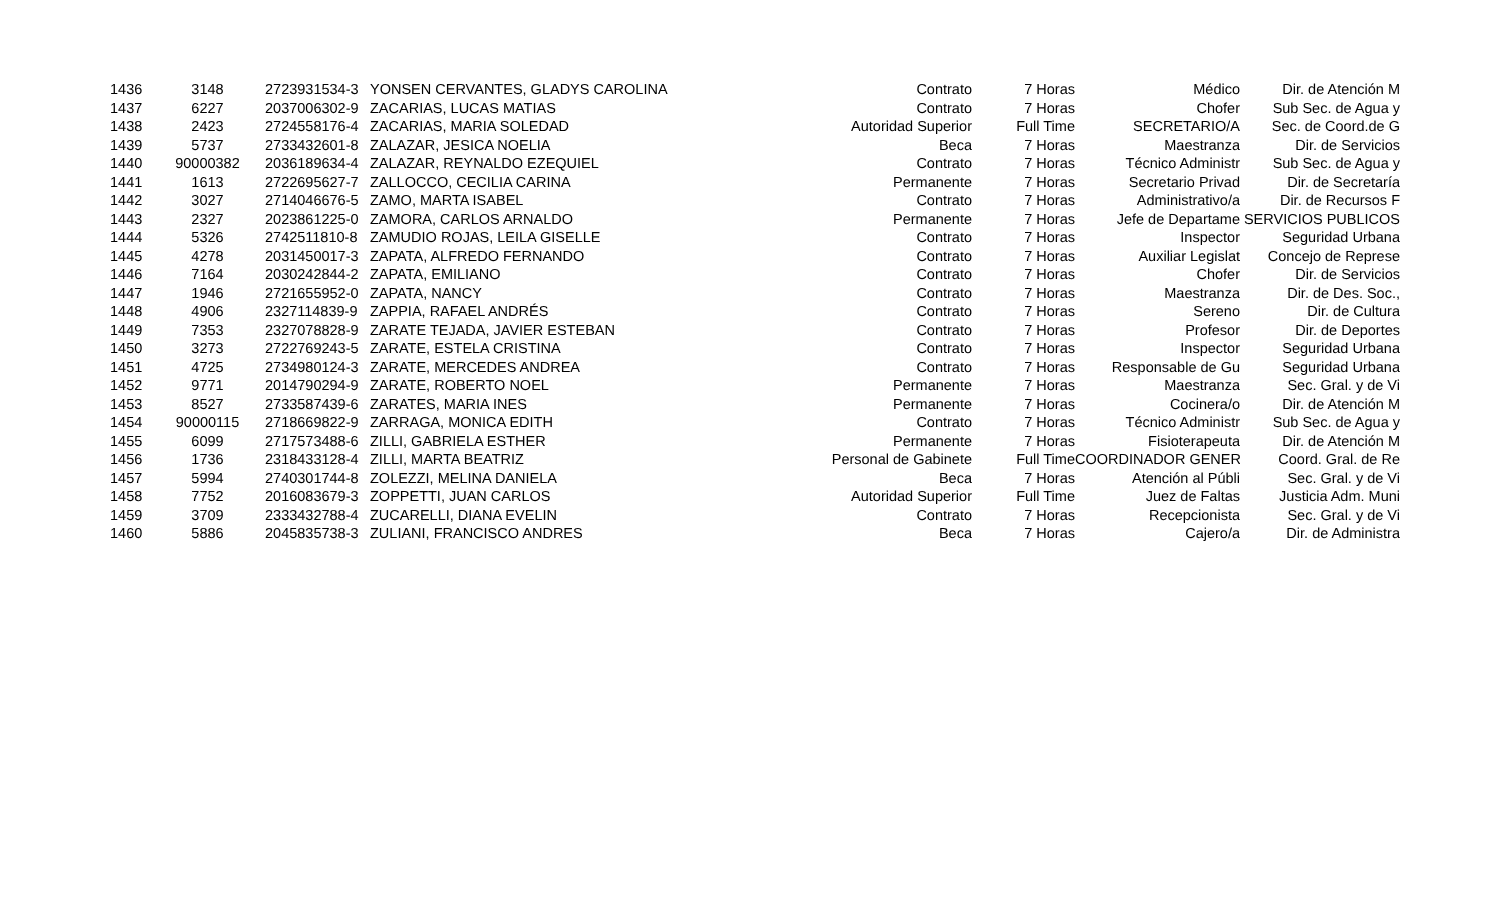| 1436 | 3148 | 2723931534-3 | YONSEN CERVANTES, GLADYS CAROLINA | Contrato | 7 Horas | Médico | Dir. de Atención M |
| 1437 | 6227 | 2037006302-9 | ZACARIAS, LUCAS MATIAS | Contrato | 7 Horas | Chofer | Sub Sec. de Agua y |
| 1438 | 2423 | 2724558176-4 | ZACARIAS, MARIA SOLEDAD | Autoridad Superior | Full Time | SECRETARIO/A | Sec. de Coord.de G |
| 1439 | 5737 | 2733432601-8 | ZALAZAR, JESICA NOELIA | Beca | 7 Horas | Maestranza | Dir. de Servicios |
| 1440 | 90000382 | 2036189634-4 | ZALAZAR, REYNALDO EZEQUIEL | Contrato | 7 Horas | Técnico Administr | Sub Sec. de Agua y |
| 1441 | 1613 | 2722695627-7 | ZALLOCCO, CECILIA CARINA | Permanente | 7 Horas | Secretario Privad | Dir. de Secretaría |
| 1442 | 3027 | 2714046676-5 | ZAMO, MARTA ISABEL | Contrato | 7 Horas | Administrativo/a | Dir. de Recursos F |
| 1443 | 2327 | 2023861225-0 | ZAMORA, CARLOS ARNALDO | Permanente | 7 Horas | Jefe de Departame | SERVICIOS PUBLICOS |
| 1444 | 5326 | 2742511810-8 | ZAMUDIO ROJAS, LEILA GISELLE | Contrato | 7 Horas | Inspector | Seguridad Urbana |
| 1445 | 4278 | 2031450017-3 | ZAPATA, ALFREDO FERNANDO | Contrato | 7 Horas | Auxiliar Legislat | Concejo de Represe |
| 1446 | 7164 | 2030242844-2 | ZAPATA, EMILIANO | Contrato | 7 Horas | Chofer | Dir. de Servicios |
| 1447 | 1946 | 2721655952-0 | ZAPATA, NANCY | Contrato | 7 Horas | Maestranza | Dir. de Des. Soc., |
| 1448 | 4906 | 2327114839-9 | ZAPPIA, RAFAEL ANDRÉS | Contrato | 7 Horas | Sereno | Dir. de Cultura |
| 1449 | 7353 | 2327078828-9 | ZARATE TEJADA, JAVIER ESTEBAN | Contrato | 7 Horas | Profesor | Dir. de Deportes |
| 1450 | 3273 | 2722769243-5 | ZARATE, ESTELA CRISTINA | Contrato | 7 Horas | Inspector | Seguridad Urbana |
| 1451 | 4725 | 2734980124-3 | ZARATE, MERCEDES ANDREA | Contrato | 7 Horas | Responsable de Gu | Seguridad Urbana |
| 1452 | 9771 | 2014790294-9 | ZARATE, ROBERTO NOEL | Permanente | 7 Horas | Maestranza | Sec. Gral. y de Vi |
| 1453 | 8527 | 2733587439-6 | ZARATES, MARIA INES | Permanente | 7 Horas | Cocinera/o | Dir. de Atención M |
| 1454 | 90000115 | 2718669822-9 | ZARRAGA, MONICA EDITH | Contrato | 7 Horas | Técnico Administr | Sub Sec. de Agua y |
| 1455 | 6099 | 2717573488-6 | ZILLI, GABRIELA ESTHER | Permanente | 7 Horas | Fisioterapeuta | Dir. de Atención M |
| 1456 | 1736 | 2318433128-4 | ZILLI, MARTA BEATRIZ | Personal de Gabinete | Full Time | COORDINADOR GENER | Coord. Gral. de Re |
| 1457 | 5994 | 2740301744-8 | ZOLEZZI, MELINA DANIELA | Beca | 7 Horas | Atención al Públi | Sec. Gral. y de Vi |
| 1458 | 7752 | 2016083679-3 | ZOPPETTI, JUAN CARLOS | Autoridad Superior | Full Time | Juez de Faltas | Justicia Adm. Muni |
| 1459 | 3709 | 2333432788-4 | ZUCARELLI, DIANA EVELIN | Contrato | 7 Horas | Recepcionista | Sec. Gral. y de Vi |
| 1460 | 5886 | 2045835738-3 | ZULIANI, FRANCISCO ANDRES | Beca | 7 Horas | Cajero/a | Dir. de Administra |